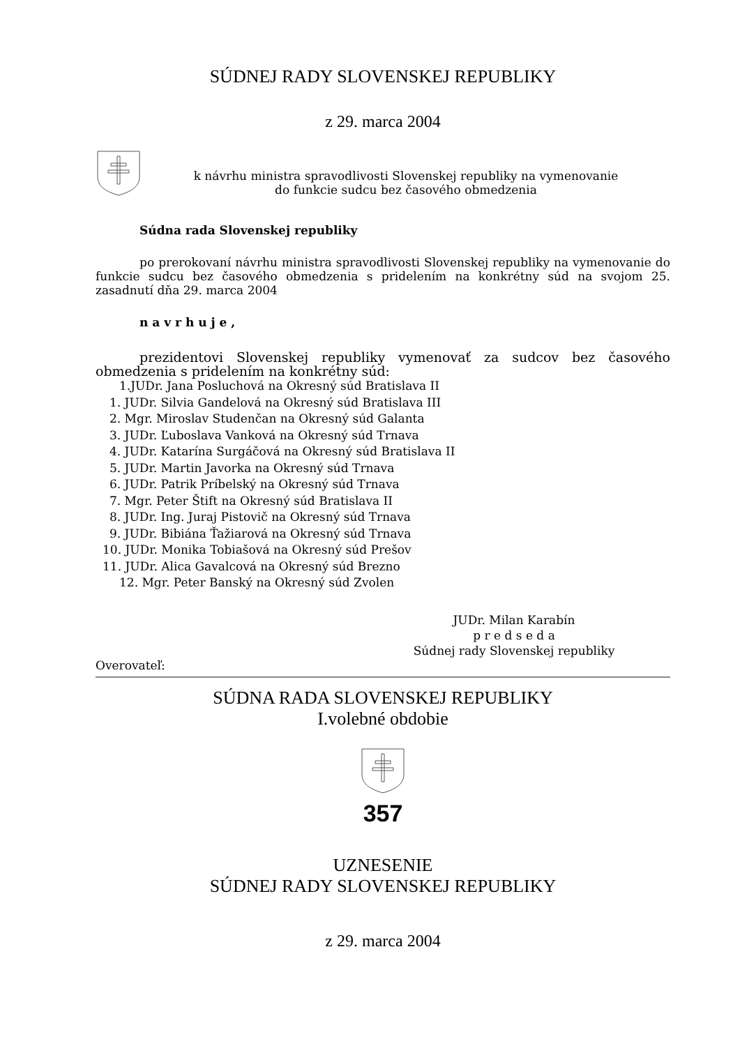SÚDNEJ RADY SLOVENSKEJ REPUBLIKY
z 29. marca 2004
k návrhu ministra spravodlivosti Slovenskej republiky na vymenovanie
do funkcie sudcu bez časového obmedzenia
Súdna rada Slovenskej republiky
po prerokovaní návrhu ministra spravodlivosti Slovenskej republiky na vymenovanie do funkcie sudcu bez časového obmedzenia s pridelením na konkrétny súd na svojom 25. zasadnutí dňa 29. marca 2004
n a v r h u j e ,
prezidentovi Slovenskej republiky vymenovať za sudcov bez časového obmedzenia s pridelením na konkrétny súd:
1.JUDr. Jana Posluchová na Okresný súd Bratislava II
1. JUDr. Silvia Gandelová na Okresný súd Bratislava III
2. Mgr. Miroslav Studenčan na Okresný súd Galanta
3. JUDr. Ľuboslava Vanková na Okresný súd Trnava
4. JUDr. Katarína Surgáčová na Okresný súd Bratislava II
5. JUDr. Martin Javorka na Okresný súd Trnava
6. JUDr. Patrik Príbelský na Okresný súd Trnava
7. Mgr. Peter Štift na Okresný súd Bratislava II
8. JUDr. Ing. Juraj Pistovič na Okresný súd Trnava
9. JUDr. Bibiána Ťažiarová na Okresný súd Trnava
10. JUDr. Monika Tobiašová na Okresný súd Prešov
11. JUDr. Alica Gavalcová na Okresný súd Brezno
12. Mgr. Peter Banský na Okresný súd Zvolen
JUDr. Milan Karabín
p r e d s e d a
Súdnej rady Slovenskej republiky
Overovateľ:
SÚDNA RADA SLOVENSKEJ REPUBLIKY
I.volebné obdobie
357
UZNESENIE
SÚDNEJ RADY SLOVENSKEJ REPUBLIKY
z 29. marca 2004